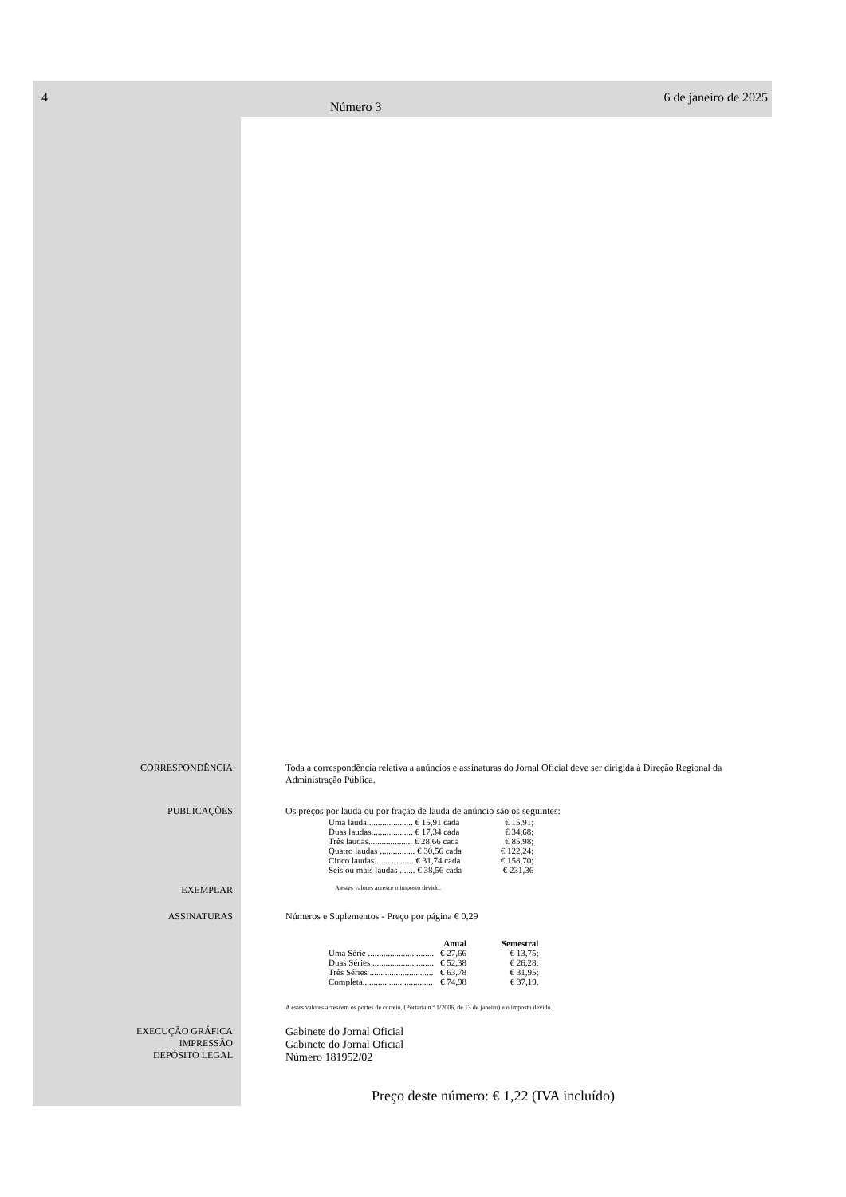4 Número 3 6 de janeiro de 2025
CORRESPONDÊNCIA Toda a correspondência relativa a anúncios e assinaturas do Jornal Oficial deve ser dirigida à Direção Regional da Administração Pública.
PUBLICAÇÕES Os preços por lauda ou por fração de lauda de anúncio são os seguintes:
| Uma lauda..................... € 15,91 cada | € 15,91; |
| Duas laudas................... € 17,34 cada | € 34,68; |
| Três laudas.................... € 28,66 cada | € 85,98; |
| Quatro laudas ................ € 30,56 cada | € 122,24; |
| Cinco laudas.................. € 31,74 cada | € 158,70; |
| Seis ou mais laudas ....... € 38,56 cada | € 231,36 |
EXEMPLAR
A estes valores acresce o imposto devido.
ASSINATURAS Números e Suplementos - Preço por página € 0,29
| | Anual | Semestral |
| --- | --- | --- |
| Uma Série .............................. | € 27,66 | € 13,75; |
| Duas Séries ............................ | € 52,38 | € 26,28; |
| Três Séries ............................. | € 63,78 | € 31,95; |
| Completa................................ | € 74,98 | € 37,19. |
A estes valores acrescem os portes de correio, (Portaria n.º 1/2006, de 13 de janeiro) e o imposto devido.
EXECUÇÃO GRÁFICA
IMPRESSÃO
DEPÓSITO LEGAL
Gabinete do Jornal Oficial
Gabinete do Jornal Oficial
Número 181952/02
Preço deste número: € 1,22 (IVA incluído)